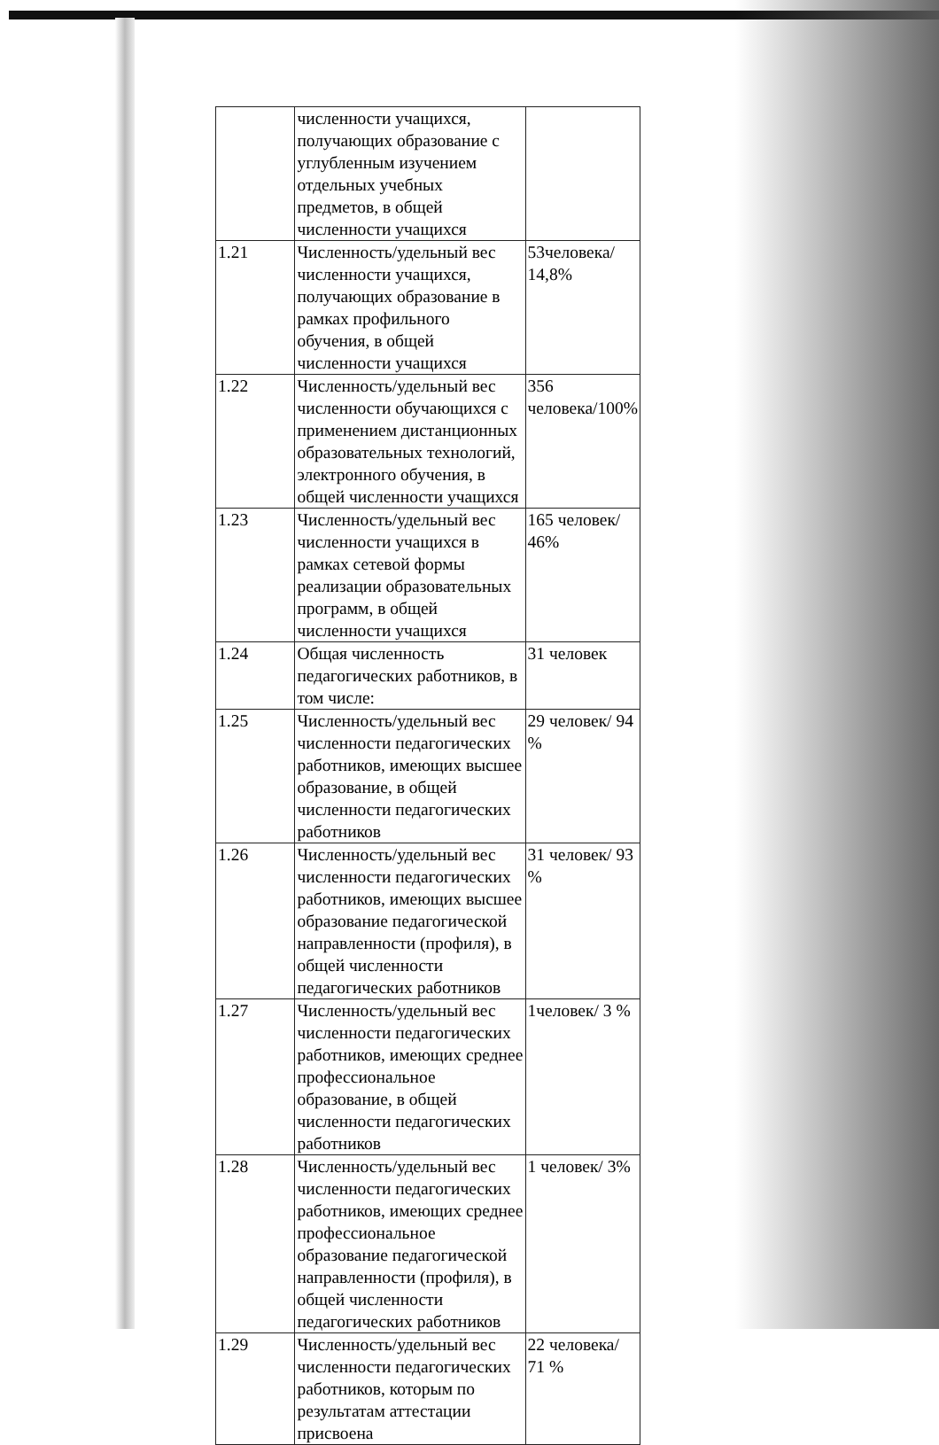| | численности учащихся, получающих образование с углубленным изучением отдельных учебных предметов, в общей численности учащихся | |
| 1.21 | Численность/удельный вес численности учащихся, получающих образование в рамках профильного обучения, в общей численности учащихся | 53человека/ 14,8% |
| 1.22 | Численность/удельный вес численности обучающихся с применением дистанционных образовательных технологий, электронного обучения, в общей численности учащихся | 356 человека/100% |
| 1.23 | Численность/удельный вес численности учащихся в рамках сетевой формы реализации образовательных программ, в общей численности учащихся | 165 человек/ 46% |
| 1.24 | Общая численность педагогических работников, в том числе: | 31 человек |
| 1.25 | Численность/удельный вес численности педагогических работников, имеющих высшее образование, в общей численности педагогических работников | 29 человек/ 94 % |
| 1.26 | Численность/удельный вес численности педагогических работников, имеющих высшее образование педагогической направленности (профиля), в общей численности педагогических работников | 31 человек/ 93 % |
| 1.27 | Численность/удельный вес численности педагогических работников, имеющих среднее профессиональное образование, в общей численности педагогических работников | 1человек/ 3 % |
| 1.28 | Численность/удельный вес численности педагогических работников, имеющих среднее профессиональное образование педагогической направленности (профиля), в общей численности педагогических работников | 1 человек/ 3% |
| 1.29 | Численность/удельный вес численности педагогических работников, которым по результатам аттестации присвоена | 22 человека/ 71 % |